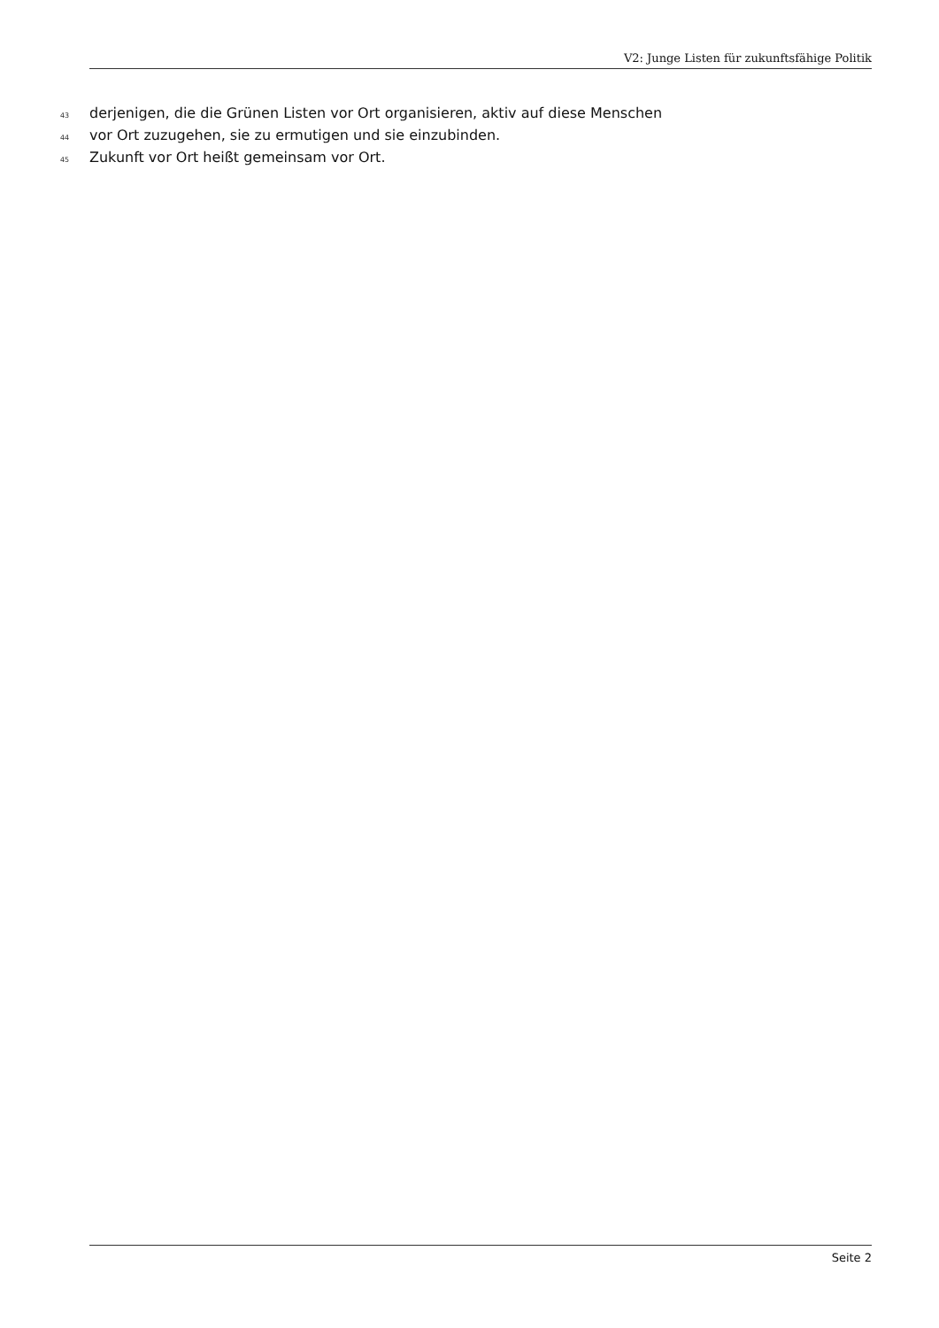V2: Junge Listen für zukunftsfähige Politik
43 derjenigen, die die Grünen Listen vor Ort organisieren, aktiv auf diese Menschen
44 vor Ort zuzugehen, sie zu ermutigen und sie einzubinden.
45 Zukunft vor Ort heißt gemeinsam vor Ort.
Seite 2